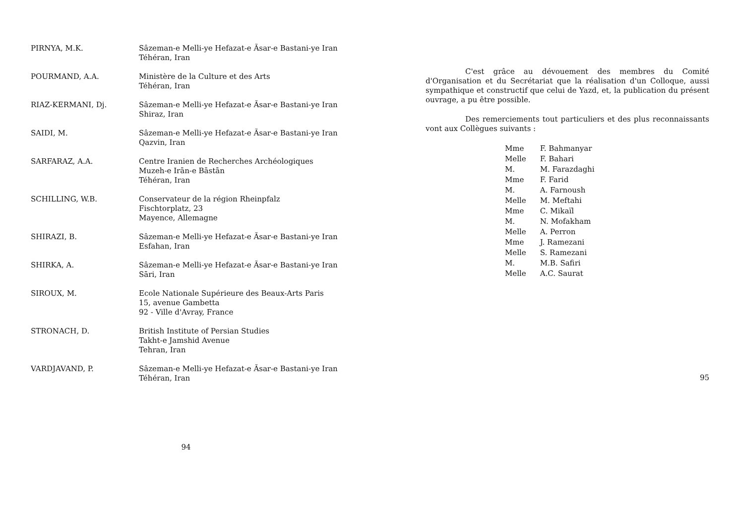PIRNYA, M.K. Sâzeman-e Melli-ye Hefazat-e Ãsar-e Bastani-ye Iran
Téhéran, Iran
POURMAND, A.A. Ministère de la Culture et des Arts
Téhéran, Iran
RIAZ-KERMANI, Dj. Sâzeman-e Melli-ye Hefazat-e Ãsar-e Bastani-ye Iran
Shiraz, Iran
SAIDI, M. Sâzeman-e Melli-ye Hefazat-e Ãsar-e Bastani-ye Iran
Qazvin, Iran
SARFARAZ, A.A. Centre Iranien de Recherches Archéologiques
Muzeh-e Irān-e Bāstān
Téhéran, Iran
SCHILLING, W.B. Conservateur de la région Rheinpfalz
Fischtorplatz, 23
Mayence, Allemagne
SHIRAZI, B. Sâzeman-e Melli-ye Hefazat-e Ãsar-e Bastani-ye Iran
Esfahan, Iran
SHIRKA, A. Sâzeman-e Melli-ye Hefazat-e Ãsar-e Bastani-ye Iran
Sāri, Iran
SIROUX, M. Ecole Nationale Supérieure des Beaux-Arts Paris
15, avenue Gambetta
92 - Ville d'Avray, France
STRONACH, D. British Institute of Persian Studies
Takht-e Jamshid Avenue
Tehran, Iran
VARDJAVAND, P. Sâzeman-e Melli-ye Hefazat-e Ãsar-e Bastani-ye Iran
Téhéran, Iran
94
C'est grâce au dévouement des membres du Comité d'Organisation et du Secrétariat que la réalisation d'un Colloque, aussi sympathique et constructif que celui de Yazd, et, la publication du présent ouvrage, a pu être possible.
Des remerciements tout particuliers et des plus reconnaissants vont aux Collègues suivants :
| Mme | F. Bahmanyar |
| Melle | F. Bahari |
| M. | M. Farazdaghi |
| Mme | F. Farid |
| M. | A. Farnoush |
| Melle | M. Meftahi |
| Mme | C. Mikaïl |
| M. | N. Mofakham |
| Melle | A. Perron |
| Mme | J. Ramezani |
| Melle | S. Ramezani |
| M. | M.B. Safiri |
| Melle | A.C. Saurat |
95